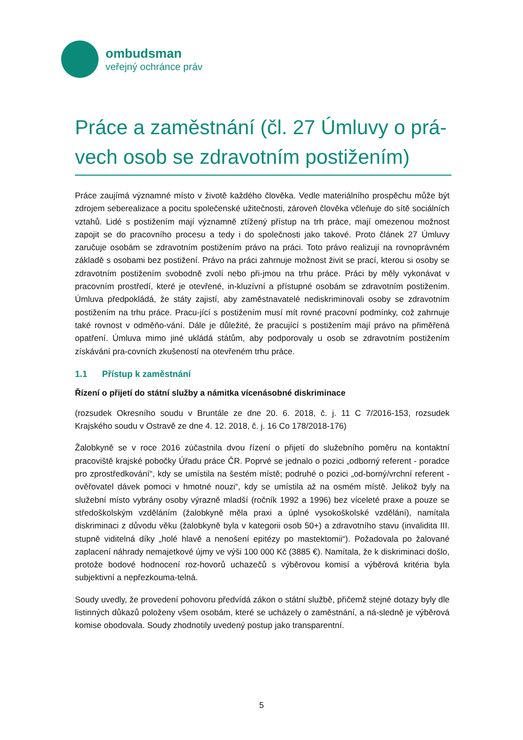ombudsman
veřejný ochránce práv
Práce a zaměstnání (čl. 27 Úmluvy o prá-vech osob se zdravotním postižením)
Práce zaujímá významné místo v životě každého člověka. Vedle materiálního prospěchu může být zdrojem seberealizace a pocitu společenské užitečnosti, zároveň člověka včleňuje do sítě sociálních vztahů. Lidé s postižením mají významně ztížený přístup na trh práce, mají omezenou možnost zapojit se do pracovního procesu a tedy i do společnosti jako takové. Proto článek 27 Úmluvy zaručuje osobám se zdravotním postižením právo na práci. Toto právo realizují na rovnoprávném základě s osobami bez postižení. Právo na práci zahrnuje možnost živit se prací, kterou si osoby se zdravotním postižením svobodně zvolí nebo při-jmou na trhu práce. Práci by měly vykonávat v pracovním prostředí, které je otevřené, in-kluzívní a přístupné osobám se zdravotním postižením. Úmluva předpokládá, že státy zajistí, aby zaměstnavatelé nediskriminovali osoby se zdravotním postižením na trhu práce. Pracu-jící s postižením musí mít rovné pracovní podmínky, což zahrnuje také rovnost v odměňo-vání. Dále je důležité, že pracující s postižením mají právo na přiměřená opatření. Úmluva mimo jiné ukládá státům, aby podporovaly u osob se zdravotním postižením získávání pra-covních zkušeností na otevřeném trhu práce.
1.1 Přístup k zaměstnání
Řízení o přijetí do státní služby a námitka vícenásobné diskriminace
(rozsudek Okresního soudu v Bruntále ze dne 20. 6. 2018, č. j. 11 C 7/2016-153, rozsudek Krajského soudu v Ostravě ze dne 4. 12. 2018, č. j. 16 Co 178/2018-176)
Žalobkyně se v roce 2016 zúčastnila dvou řízení o přijetí do služebního poměru na kontaktní pracoviště krajské pobočky Úřadu práce ČR. Poprvé se jednalo o pozici „odborný referent - poradce pro zprostředkování“, kdy se umístila na šestém místě; podruhé o pozici „od-borný/vrchní referent - ověřovatel dávek pomoci v hmotné nouzi“, kdy se umístila až na osmém místě. Jelikož byly na služební místo vybrány osoby výrazně mladší (ročník 1992 a 1996) bez víceleté praxe a pouze se středoškolským vzděláním (žalobkyně měla praxi a úplné vysokoškolské vzdělání), namítala diskriminaci z důvodu věku (žalobkyně byla v kategorii osob 50+) a zdravotního stavu (invalidita III. stupně viditelná díky „holé hlavě a nenošení epitézy po mastektomii“). Požadovala po žalované zaplacení náhrady nemajetkové újmy ve výši 100 000 Kč (3885 €). Namítala, že k diskriminaci došlo, protože bodové hodnocení roz-hovorů uchazečů s výběrovou komisí a výběrová kritéria byla subjektivní a nepřezkouma-telná.
Soudy uvedly, že provedení pohovoru předvídá zákon o státní službě, přičemž stejné dotazy byly dle listinných důkazů položeny všem osobám, které se ucházely o zaměstnání, a ná-sledně je výběrová komise obodovala. Soudy zhodnotily uvedený postup jako transparentní.
5